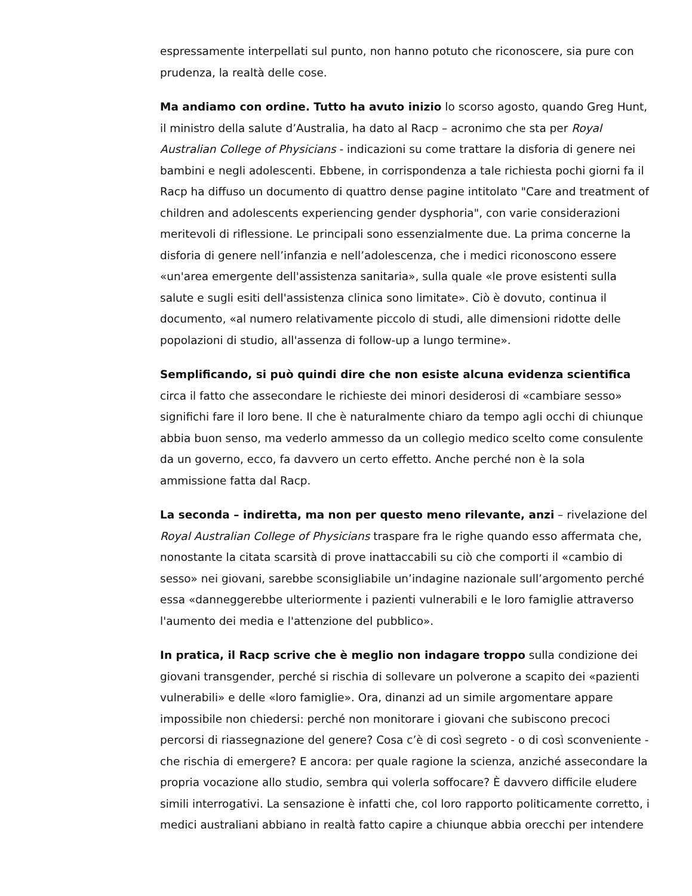espressamente interpellati sul punto, non hanno potuto che riconoscere, sia pure con prudenza, la realtà delle cose.
Ma andiamo con ordine. Tutto ha avuto inizio lo scorso agosto, quando Greg Hunt, il ministro della salute d’Australia, ha dato al Racp – acronimo che sta per Royal Australian College of Physicians - indicazioni su come trattare la disforia di genere nei bambini e negli adolescenti. Ebbene, in corrispondenza a tale richiesta pochi giorni fa il Racp ha diffuso un documento di quattro dense pagine intitolato "Care and treatment of children and adolescents experiencing gender dysphoria", con varie considerazioni meritevoli di riflessione. Le principali sono essenzialmente due. La prima concerne la disforia di genere nell’infanzia e nell’adolescenza, che i medici riconoscono essere «un'area emergente dell'assistenza sanitaria», sulla quale «le prove esistenti sulla salute e sugli esiti dell'assistenza clinica sono limitate». Ciò è dovuto, continua il documento, «al numero relativamente piccolo di studi, alle dimensioni ridotte delle popolazioni di studio, all'assenza di follow-up a lungo termine».
Semplificando, si può quindi dire che non esiste alcuna evidenza scientifica circa il fatto che assecondare le richieste dei minori desiderosi di «cambiare sesso» significhi fare il loro bene. Il che è naturalmente chiaro da tempo agli occhi di chiunque abbia buon senso, ma vederlo ammesso da un collegio medico scelto come consulente da un governo, ecco, fa davvero un certo effetto. Anche perché non è la sola ammissione fatta dal Racp.
La seconda – indiretta, ma non per questo meno rilevante, anzi – rivelazione del Royal Australian College of Physicians traspare fra le righe quando esso affermata che, nonostante la citata scarsità di prove inattaccabili su ciò che comporti il «cambio di sesso» nei giovani, sarebbe sconsigliabile un’indagine nazionale sull’argomento perché essa «danneggerebbe ulteriormente i pazienti vulnerabili e le loro famiglie attraverso l'aumento dei media e l'attenzione del pubblico».
In pratica, il Racp scrive che è meglio non indagare troppo sulla condizione dei giovani transgender, perché si rischia di sollevare un polverone a scapito dei «pazienti vulnerabili» e delle «loro famiglie». Ora, dinanzi ad un simile argomentare appare impossibile non chiedersi: perché non monitorare i giovani che subiscono precoci percorsi di riassegnazione del genere? Cosa c’è di così segreto - o di così sconveniente - che rischia di emergere? E ancora: per quale ragione la scienza, anziché assecondare la propria vocazione allo studio, sembra qui volerla soffocare? È davvero difficile eludere simili interrogativi. La sensazione è infatti che, col loro rapporto politicamente corretto, i medici australiani abbiano in realtà fatto capire a chiunque abbia orecchi per intendere